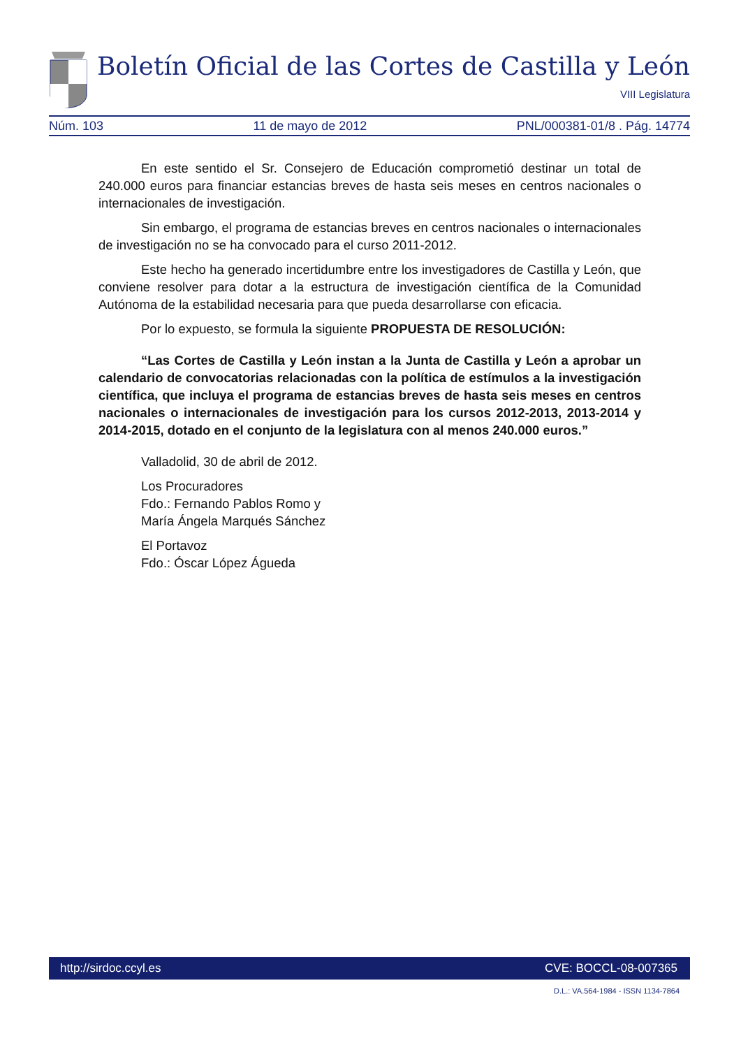Boletín Oficial de las Cortes de Castilla y León
VIII Legislatura
Núm. 103 11 de mayo de 2012 PNL/000381-01/8 . Pág. 14774
En este sentido el Sr. Consejero de Educación comprometió destinar un total de 240.000 euros para financiar estancias breves de hasta seis meses en centros nacionales o internacionales de investigación.
Sin embargo, el programa de estancias breves en centros nacionales o internacionales de investigación no se ha convocado para el curso 2011-2012.
Este hecho ha generado incertidumbre entre los investigadores de Castilla y León, que conviene resolver para dotar a la estructura de investigación científica de la Comunidad Autónoma de la estabilidad necesaria para que pueda desarrollarse con eficacia.
Por lo expuesto, se formula la siguiente PROPUESTA DE RESOLUCIÓN:
“Las Cortes de Castilla y León instan a la Junta de Castilla y León a aprobar un calendario de convocatorias relacionadas con la política de estímulos a la investigación científica, que incluya el programa de estancias breves de hasta seis meses en centros nacionales o internacionales de investigación para los cursos 2012-2013, 2013-2014 y 2014-2015, dotado en el conjunto de la legislatura con al menos 240.000 euros.”
Valladolid, 30 de abril de 2012.
Los Procuradores
Fdo.: Fernando Pablos Romo y
María Ángela Marqués Sánchez
El Portavoz
Fdo.: Óscar López Águeda
http://sirdoc.ccyl.es CVE: BOCCL-08-007365
D.L.: VA.564-1984 - ISSN 1134-7864